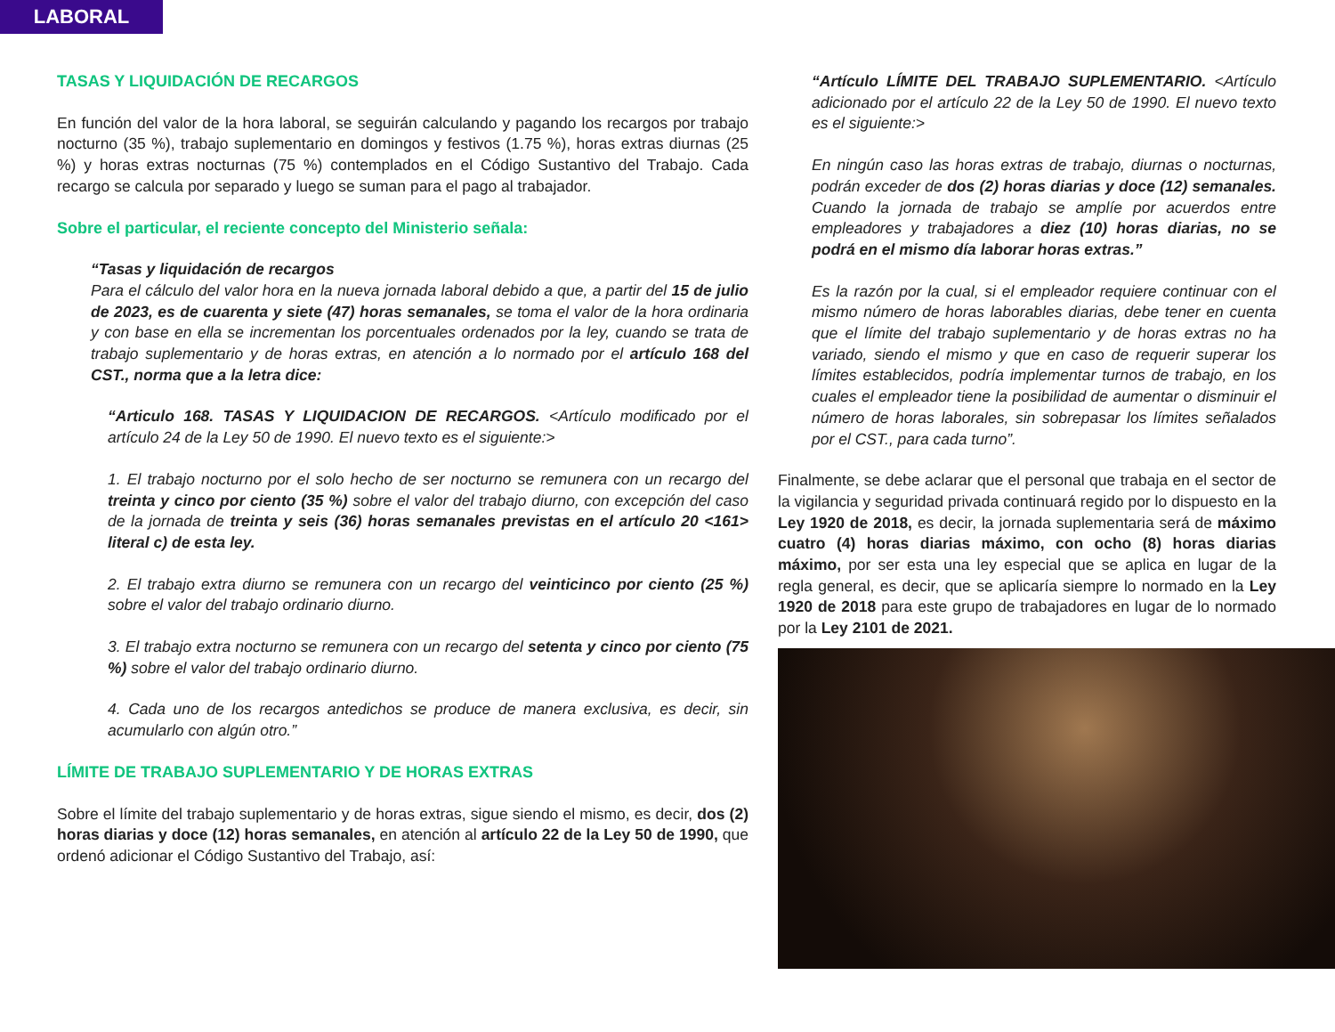LABORAL
TASAS Y LIQUIDACIÓN DE RECARGOS
En función del valor de la hora laboral, se seguirán calculando y pagando los recargos por trabajo nocturno (35 %), trabajo suplementario en domingos y festivos (1.75 %), horas extras diurnas (25 %) y horas extras nocturnas (75 %) contemplados en el Código Sustantivo del Trabajo. Cada recargo se calcula por separado y luego se suman para el pago al trabajador.
Sobre el particular, el reciente concepto del Ministerio señala:
“Tasas y liquidación de recargos
Para el cálculo del valor hora en la nueva jornada laboral debido a que, a partir del 15 de julio de 2023, es de cuarenta y siete (47) horas semanales, se toma el valor de la hora ordinaria y con base en ella se incrementan los porcentuales ordenados por la ley, cuando se trata de trabajo suplementario y de horas extras, en atención a lo normado por el artículo 168 del CST., norma que a la letra dice:
“Articulo 168. TASAS Y LIQUIDACION DE RECARGOS. <Artículo modificado por el artículo 24 de la Ley 50 de 1990. El nuevo texto es el siguiente:>
1. El trabajo nocturno por el solo hecho de ser nocturno se remunera con un recargo del treinta y cinco por ciento (35 %) sobre el valor del trabajo diurno, con excepción del caso de la jornada de treinta y seis (36) horas semanales previstas en el artículo 20 <161> literal c) de esta ley.
2. El trabajo extra diurno se remunera con un recargo del veinticinco por ciento (25 %) sobre el valor del trabajo ordinario diurno.
3. El trabajo extra nocturno se remunera con un recargo del setenta y cinco por ciento (75 %) sobre el valor del trabajo ordinario diurno.
4. Cada uno de los recargos antedichos se produce de manera exclusiva, es decir, sin acumularlo con algún otro.”
LÍMITE DE TRABAJO SUPLEMENTARIO Y DE HORAS EXTRAS
Sobre el límite del trabajo suplementario y de horas extras, sigue siendo el mismo, es decir, dos (2) horas diarias y doce (12) horas semanales, en atención al artículo 22 de la Ley 50 de 1990, que ordenó adicionar el Código Sustantivo del Trabajo, así:
“Artículo LÍMITE DEL TRABAJO SUPLEMENTARIO. <Artículo adicionado por el artículo 22 de la Ley 50 de 1990. El nuevo texto es el siguiente:>
En ningún caso las horas extras de trabajo, diurnas o nocturnas, podrán exceder de dos (2) horas diarias y doce (12) semanales. Cuando la jornada de trabajo se amplíe por acuerdos entre empleadores y trabajadores a diez (10) horas diarias, no se podrá en el mismo día laborar horas extras.”
Es la razón por la cual, si el empleador requiere continuar con el mismo número de horas laborables diarias, debe tener en cuenta que el límite del trabajo suplementario y de horas extras no ha variado, siendo el mismo y que en caso de requerir superar los límites establecidos, podría implementar turnos de trabajo, en los cuales el empleador tiene la posibilidad de aumentar o disminuir el número de horas laborales, sin sobrepasar los límites señalados por el CST., para cada turno”.
Finalmente, se debe aclarar que el personal que trabaja en el sector de la vigilancia y seguridad privada continuará regido por lo dispuesto en la Ley 1920 de 2018, es decir, la jornada suplementaria será de máximo cuatro (4) horas diarias máximo, con ocho (8) horas diarias máximo, por ser esta una ley especial que se aplica en lugar de la regla general, es decir, que se aplicaría siempre lo normado en la Ley 1920 de 2018 para este grupo de trabajadores en lugar de lo normado por la Ley 2101 de 2021.